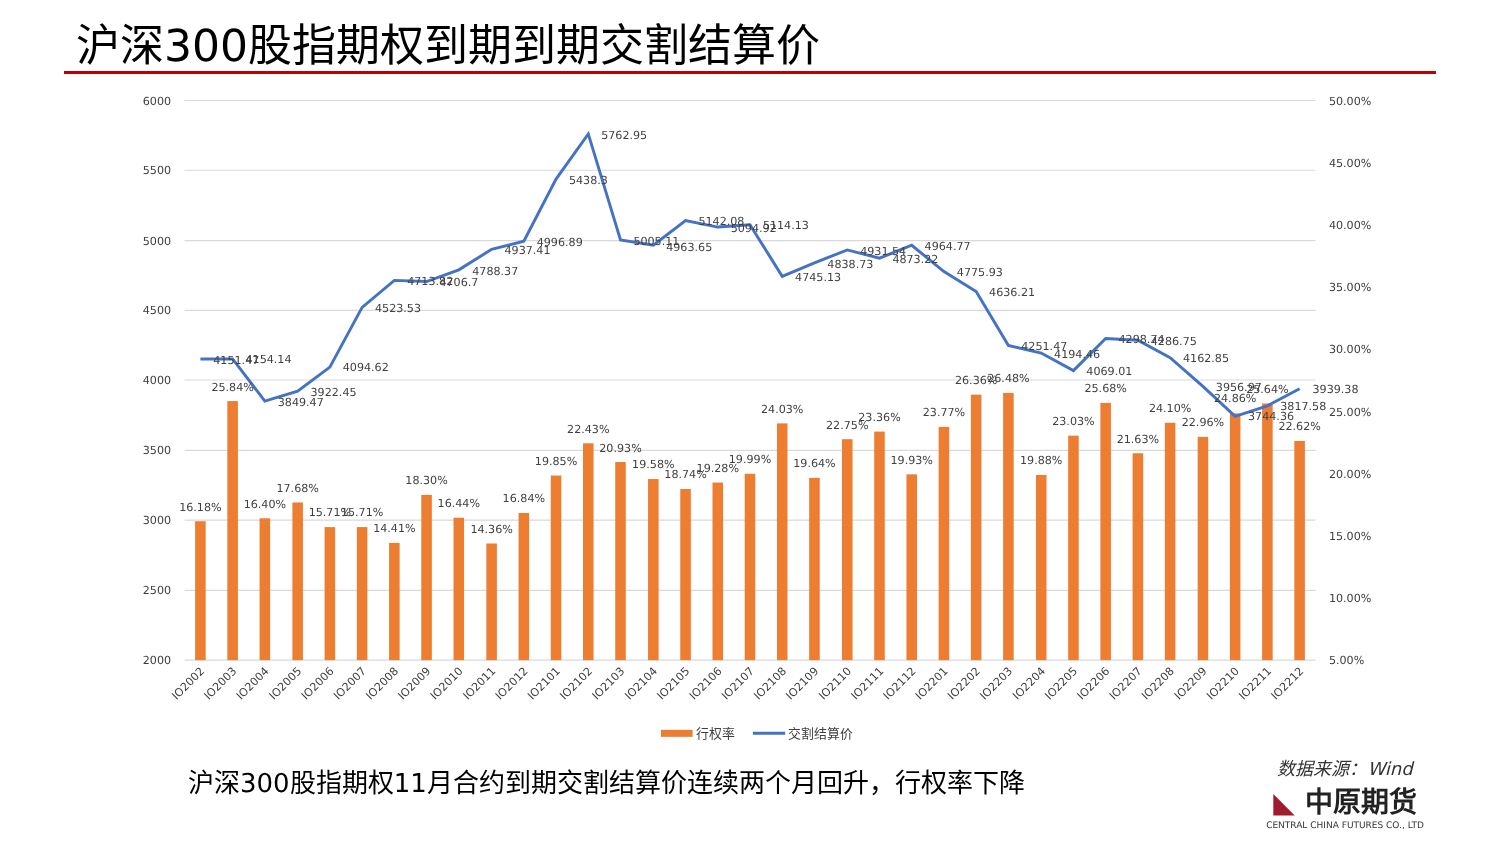沪深300股指期权到期到期交割结算价
6000
5500
5000
4500
4000
3500
3000
2500
2000
50.00%
45.00%
40.00%
35.00%
30.00%
25.00%
20.00%
15.00%
5.00%
10.00%
16.18%
25.84%
16.40%
17.68%
15.71%
15.71%
14.41%
18.30%
16.44%
14.36%
16.84%
19.85%
22.43%
20.93%
19.58%
18.74%
19.28%
19.99%
24.03%
19.64%
22.75%
23.36%
19.93%
23.77%
26.36%
26.48%
19.88%
23.03%
25.68%
21.63%
24.10%
22.96%
24.86%
25.64%
22.62%
4151.47
4154.14
3849.47
3922.45
4094.62
4523.53
4713.82
4706.7
4788.37
4937.41
4996.89
5438.3
5762.95
5005.11
4963.65
5142.08
5094.92
5114.13
4745.13
4838.73
4931.54
4873.22
4964.77
4775.93
4636.21
4251.47
4194.46
4069.01
4298.74
4286.75
4162.85
3956.97
3744.36
3817.58
3939.38
IO2002
IO2003
IO2004
IO2005
IO2006
IO2007
IO2008
IO2009
IO2010
IO2011
IO2012
IO2101
IO2102
IO2103
IO2104
IO2105
IO2106
IO2107
IO2108
IO2109
IO2110
IO2111
IO2112
IO2201
IO2202
IO2203
IO2204
IO2205
IO2206
IO2207
IO2208
IO2209
IO2210
IO2211
IO2212
行权率
交割结算价
沪深300股指期权11月合约到期交割结算价连续两个月回升，行权率下降
数据来源：Wind
◣ 中原期货
CENTRAL CHINA FUTURES CO., LTD